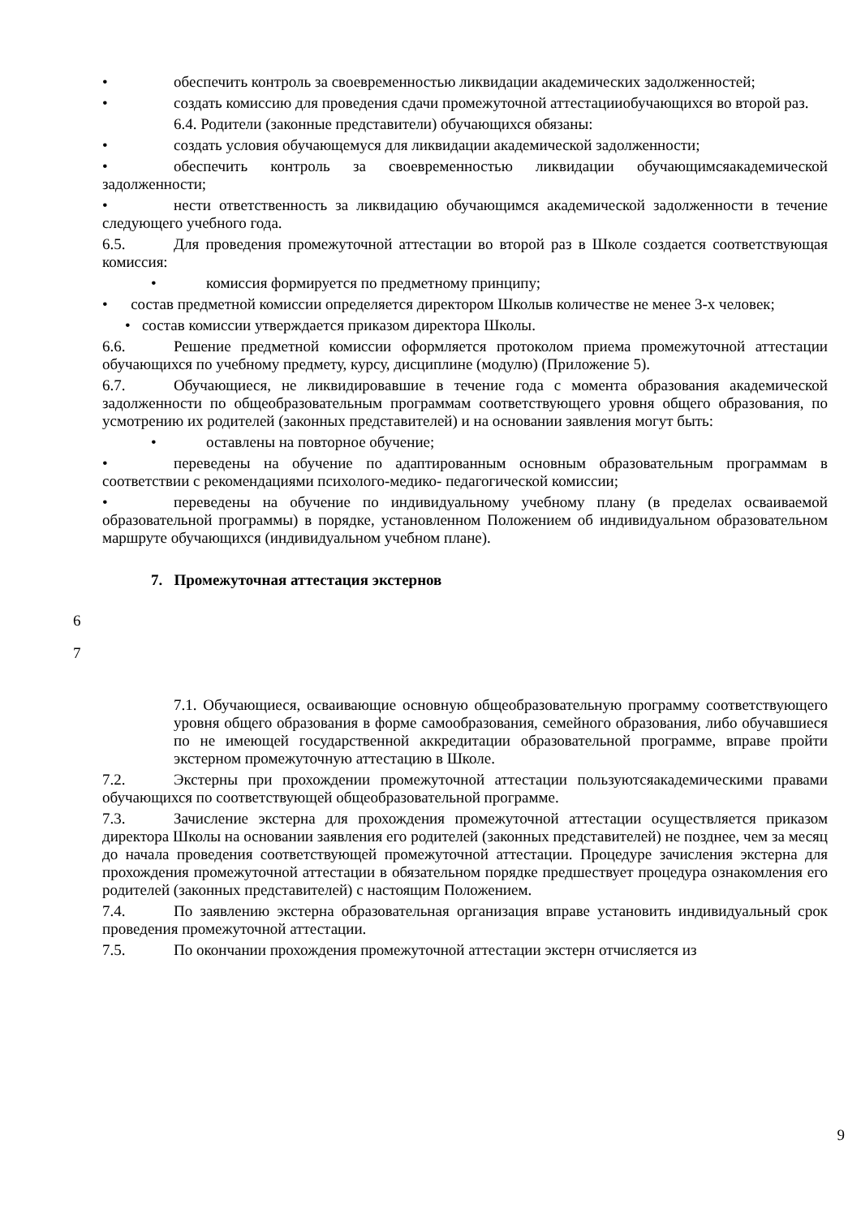• обеспечить контроль за своевременностью ликвидации академических задолженностей;
• создать комиссию для проведения сдачи промежуточной аттестацииобучающихся во второй раз.
6.4. Родители (законные представители) обучающихся обязаны:
• создать условия обучающемуся для ликвидации академической задолженности;
• обеспечить контроль за своевременностью ликвидации обучающимсяакадемической задолженности;
• нести ответственность за ликвидацию обучающимся академической задолженности в течение следующего учебного года.
6.5. Для проведения промежуточной аттестации во второй раз в Школе создается соответствующая комиссия:
• комиссия формируется по предметному принципу;
• состав предметной комиссии определяется директором Школыв количестве не менее 3-х человек;
• состав комиссии утверждается приказом директора Школы.
6.6. Решение предметной комиссии оформляется протоколом приема промежуточной аттестации обучающихся по учебному предмету, курсу, дисциплине (модулю) (Приложение 5).
6.7. Обучающиеся, не ликвидировавшие в течение года с момента образования академической задолженности по общеобразовательным программам соответствующего уровня общего образования, по усмотрению их родителей (законных представителей) и на основании заявления могут быть:
• оставлены на повторное обучение;
• переведены на обучение по адаптированным основным образовательным программам в соответствии с рекомендациями психолого-медико- педагогической комиссии;
• переведены на обучение по индивидуальному учебному плану (в пределах осваиваемой образовательной программы) в порядке, установленном Положением об индивидуальном образовательном маршруте обучающихся (индивидуальном учебном плане).
7. Промежуточная аттестация экстернов
6
7
7.1. Обучающиеся, осваивающие основную общеобразовательную программу соответствующего уровня общего образования в форме самообразования, семейного образования, либо обучавшиеся по не имеющей государственной аккредитации образовательной программе, вправе пройти экстерном промежуточную аттестацию в Школе.
7.2. Экстерны при прохождении промежуточной аттестации пользуютсяакадемическими правами обучающихся по соответствующей общеобразовательной программе.
7.3. Зачисление экстерна для прохождения промежуточной аттестации осуществляется приказом директора Школы на основании заявления его родителей (законных представителей) не позднее, чем за месяц до начала проведения соответствующей промежуточной аттестации. Процедуре зачисления экстерна для прохождения промежуточной аттестации в обязательном порядке предшествует процедура ознакомления его родителей (законных представителей) с настоящим Положением.
7.4. По заявлению экстерна образовательная организация вправе установить индивидуальный срок проведения промежуточной аттестации.
7.5. По окончании прохождения промежуточной аттестации экстерн отчисляется из
9